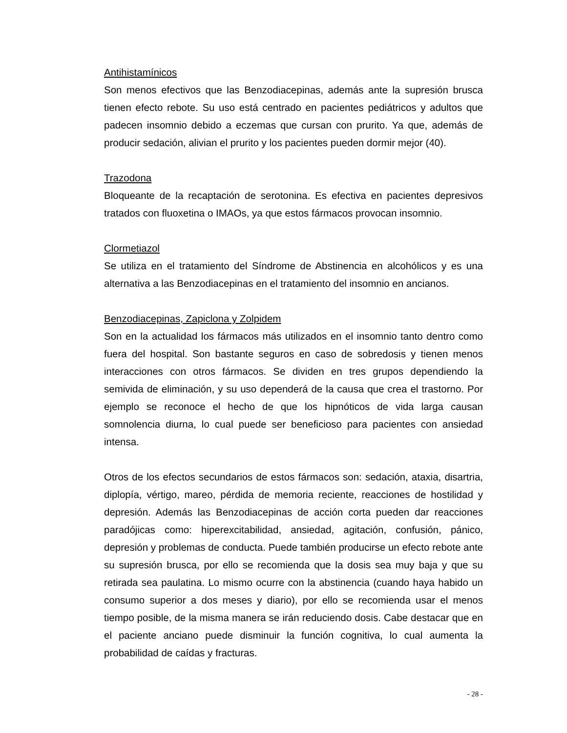Antihistamínicos
Son menos efectivos que las Benzodiacepinas, además ante la supresión brusca tienen efecto rebote. Su uso está centrado en pacientes pediátricos y adultos que padecen insomnio debido a eczemas que cursan con prurito. Ya que, además de producir sedación, alivian el prurito y los pacientes pueden dormir mejor (40).
Trazodona
Bloqueante de la recaptación de serotonina. Es efectiva en pacientes depresivos tratados con fluoxetina o IMAOs, ya que estos fármacos provocan insomnio.
Clormetiazol
Se utiliza en el tratamiento del Síndrome de Abstinencia en alcohólicos y es una alternativa a las Benzodiacepinas en el tratamiento del insomnio en ancianos.
Benzodiacepinas, Zapiclona y Zolpidem
Son en la actualidad los fármacos más utilizados en el insomnio tanto dentro como fuera del hospital. Son bastante seguros en caso de sobredosis y tienen menos interacciones con otros fármacos. Se dividen en tres grupos dependiendo la semivida de eliminación, y su uso dependerá de la causa que crea el trastorno. Por ejemplo se reconoce el hecho de que los hipnóticos de vida larga causan somnolencia diurna, lo cual puede ser beneficioso para pacientes con ansiedad intensa.
Otros de los efectos secundarios de estos fármacos son: sedación, ataxia, disartria, diplopía, vértigo, mareo, pérdida de memoria reciente, reacciones de hostilidad y depresión. Además las Benzodiacepinas de acción corta pueden dar reacciones paradójicas como: hiperexcitabilidad, ansiedad, agitación, confusión, pánico, depresión y problemas de conducta. Puede también producirse un efecto rebote ante su supresión brusca, por ello se recomienda que la dosis sea muy baja y que su retirada sea paulatina. Lo mismo ocurre con la abstinencia (cuando haya habido un consumo superior a dos meses y diario), por ello se recomienda usar el menos tiempo posible, de la misma manera se irán reduciendo dosis. Cabe destacar que en el paciente anciano puede disminuir la función cognitiva, lo cual aumenta la probabilidad de caídas y fracturas.
- 28 -